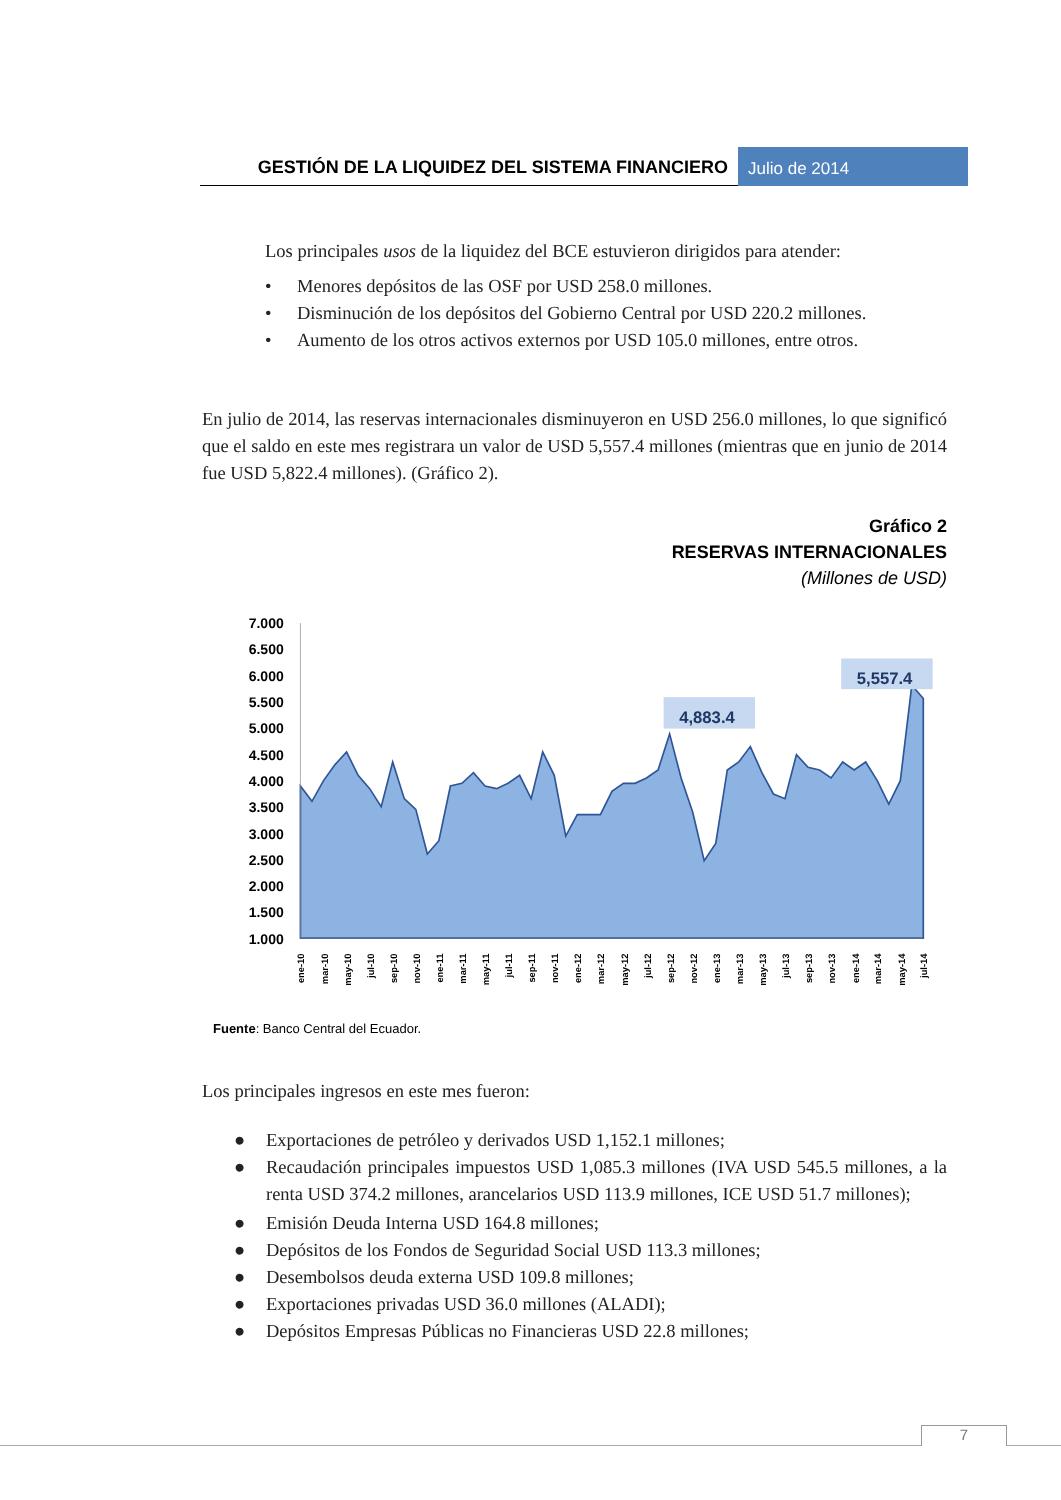GESTIÓN DE LA LIQUIDEZ DEL SISTEMA FINANCIERO
Julio de 2014
Los principales usos de la liquidez del BCE estuvieron dirigidos para atender:
• Menores depósitos de las OSF por USD 258.0 millones.
• Disminución de los depósitos del Gobierno Central por USD 220.2 millones.
• Aumento de los otros activos externos por USD 105.0 millones, entre otros.
En julio de 2014, las reservas internacionales disminuyeron en USD 256.0 millones, lo que significó que el saldo en este mes registrara un valor de USD 5,557.4 millones (mientras que en junio de 2014 fue USD 5,822.4 millones). (Gráfico 2).
Gráfico 2
RESERVAS INTERNACIONALES
(Millones de USD)
7.000
6.500
6.000
5.500
5.000
4.500
4.000
3.500
3.000
2.500
2.000
1.500
1.000
ene-10
mar-10
may-10
jul-10
sep-10
nov-10
ene-11
mar-11
may-11
jul-11
sep-11
nov-11
ene-12
mar-12
may-12
jul-12
sep-12
nov-12
ene-13
mar-13
may-13
jul-13
sep-13
nov-13
ene-14
mar-14
may-14
jul-14
4,883.4
5,557.4
Fuente: Banco Central del Ecuador.
Los principales ingresos en este mes fueron:
● Exportaciones de petróleo y derivados USD 1,152.1 millones;
● Recaudación principales impuestos USD 1,085.3 millones (IVA USD 545.5 millones, a la renta USD 374.2 millones, arancelarios USD 113.9 millones, ICE USD 51.7 millones);
● Emisión Deuda Interna USD 164.8 millones;
● Depósitos de los Fondos de Seguridad Social USD 113.3 millones;
● Desembolsos deuda externa USD 109.8 millones;
● Exportaciones privadas USD 36.0 millones (ALADI);
● Depósitos Empresas Públicas no Financieras USD 22.8 millones;
7